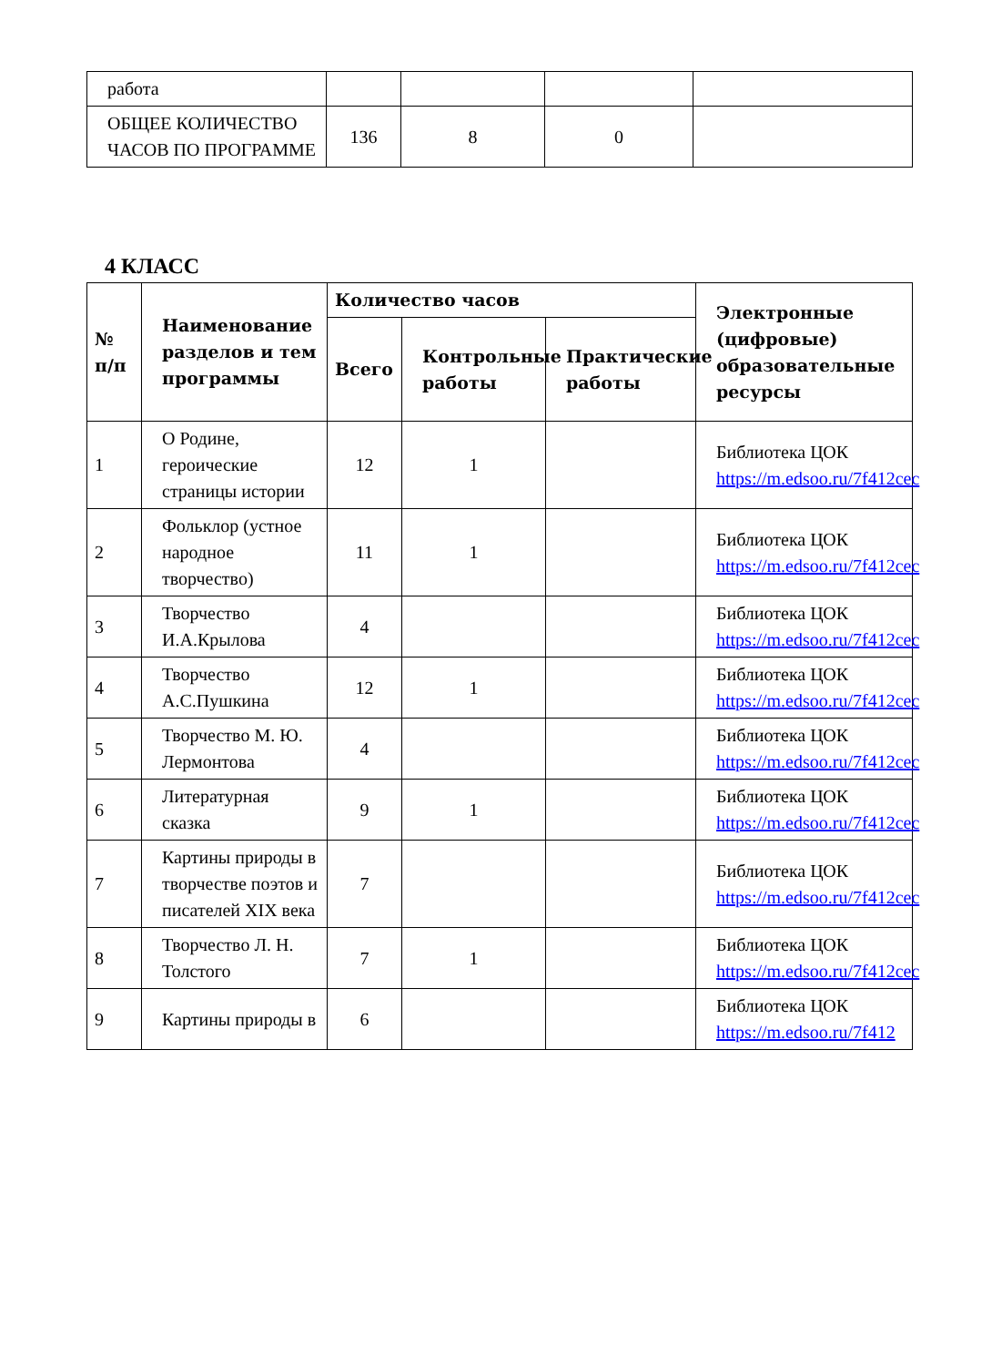| работа | | | | |
| ОБЩЕЕ КОЛИЧЕСТВО ЧАСОВ ПО ПРОГРАММЕ | 136 | 8 | 0 | |
4 КЛАСС
| № п/п | Наименование разделов и тем программы | Количество часов | | | Электронные (цифровые) образовательные ресурсы |
| --- | --- | --- | --- | --- | --- |
| | | Всего | Контрольные работы | Практические работы | |
| 1 | О Родине, героические страницы истории | 12 | 1 | | Библиотека ЦОК https://m.edsoo.ru/7f412cec |
| 2 | Фольклор (устное народное творчество) | 11 | 1 | | Библиотека ЦОК https://m.edsoo.ru/7f412cec |
| 3 | Творчество И.А.Крылова | 4 | | | Библиотека ЦОК https://m.edsoo.ru/7f412cec |
| 4 | Творчество А.С.Пушкина | 12 | 1 | | Библиотека ЦОК https://m.edsoo.ru/7f412cec |
| 5 | Творчество М. Ю. Лермонтова | 4 | | | Библиотека ЦОК https://m.edsoo.ru/7f412cec |
| 6 | Литературная сказка | 9 | 1 | | Библиотека ЦОК https://m.edsoo.ru/7f412cec |
| 7 | Картины природы в творчестве поэтов и писателей XIX века | 7 | | | Библиотека ЦОК https://m.edsoo.ru/7f412cec |
| 8 | Творчество Л. Н. Толстого | 7 | 1 | | Библиотека ЦОК https://m.edsoo.ru/7f412cec |
| 9 | Картины природы в | 6 | | | Библиотека ЦОК https://m.edsoo.ru/7f412 |